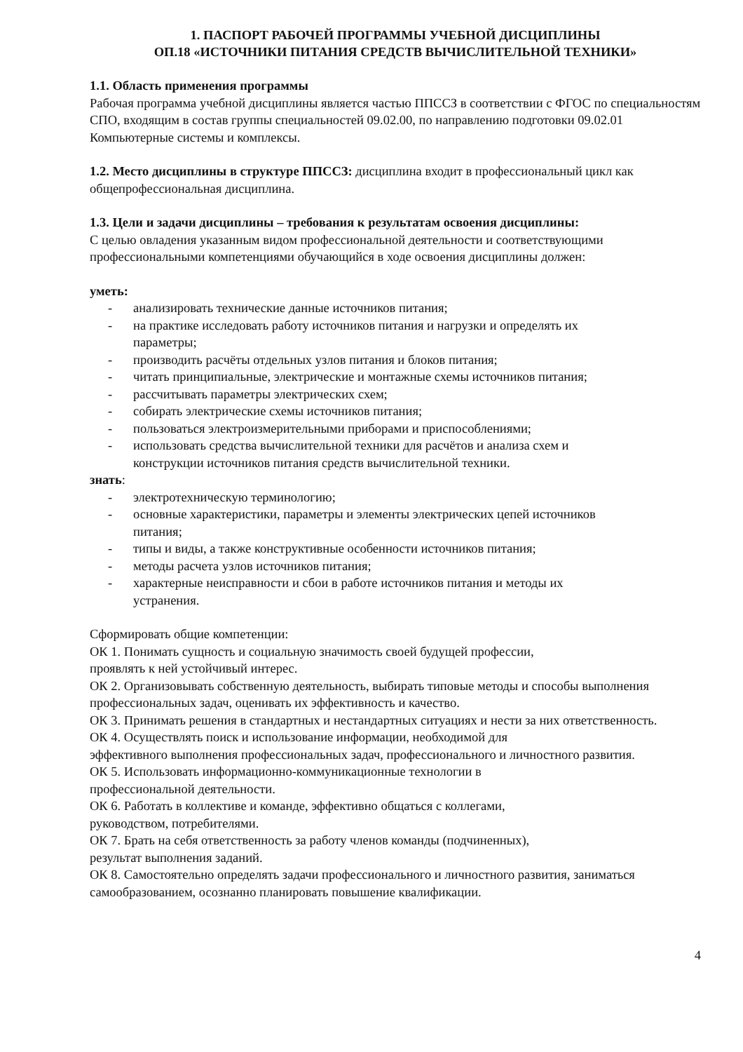1. ПАСПОРТ РАБОЧЕЙ ПРОГРАММЫ УЧЕБНОЙ ДИСЦИПЛИНЫ
ОП.18 «ИСТОЧНИКИ ПИТАНИЯ СРЕДСТВ ВЫЧИСЛИТЕЛЬНОЙ ТЕХНИКИ»
1.1. Область применения программы
Рабочая программа учебной дисциплины является частью ППССЗ в соответствии с ФГОС по специальностям СПО, входящим в состав группы специальностей 09.02.00, по направлению подготовки 09.02.01 Компьютерные системы и комплексы.
1.2. Место дисциплины в структуре ППССЗ: дисциплина входит в профессиональный цикл как общепрофессиональная дисциплина.
1.3. Цели и задачи дисциплины – требования к результатам освоения дисциплины:
С целью овладения указанным видом профессиональной деятельности и соответствующими профессиональными компетенциями обучающийся в ходе освоения дисциплины должен:
уметь:
- анализировать технические данные источников питания;
- на практике исследовать работу источников питания и нагрузки и определять их параметры;
- производить расчёты отдельных узлов питания и блоков питания;
- читать принципиальные, электрические и монтажные схемы источников питания;
- рассчитывать параметры электрических схем;
- собирать электрические схемы источников питания;
- пользоваться электроизмерительными приборами и приспособлениями;
- использовать средства вычислительной техники для расчётов и анализа схем и конструкции источников питания средств вычислительной техники.
знать:
- электротехническую терминологию;
- основные характеристики, параметры и элементы электрических цепей источников питания;
- типы и виды, а также конструктивные особенности источников питания;
- методы расчета узлов источников питания;
- характерные неисправности и сбои в работе источников питания и методы их устранения.
Сформировать общие компетенции:
ОК 1. Понимать сущность и социальную значимость своей будущей профессии,
проявлять к ней устойчивый интерес.
ОК 2. Организовывать собственную деятельность, выбирать типовые методы и способы выполнения профессиональных задач, оценивать их эффективность и качество.
ОК 3. Принимать решения в стандартных и нестандартных ситуациях и нести за них ответственность.
ОК 4. Осуществлять поиск и использование информации, необходимой для
эффективного выполнения профессиональных задач, профессионального и личностного развития.
ОК 5. Использовать информационно-коммуникационные технологии в
профессиональной деятельности.
ОК 6. Работать в коллективе и команде, эффективно общаться с коллегами,
руководством, потребителями.
ОК 7. Брать на себя ответственность за работу членов команды (подчиненных),
результат выполнения заданий.
ОК 8. Самостоятельно определять задачи профессионального и личностного развития, заниматься самообразованием, осознанно планировать повышение квалификации.
4